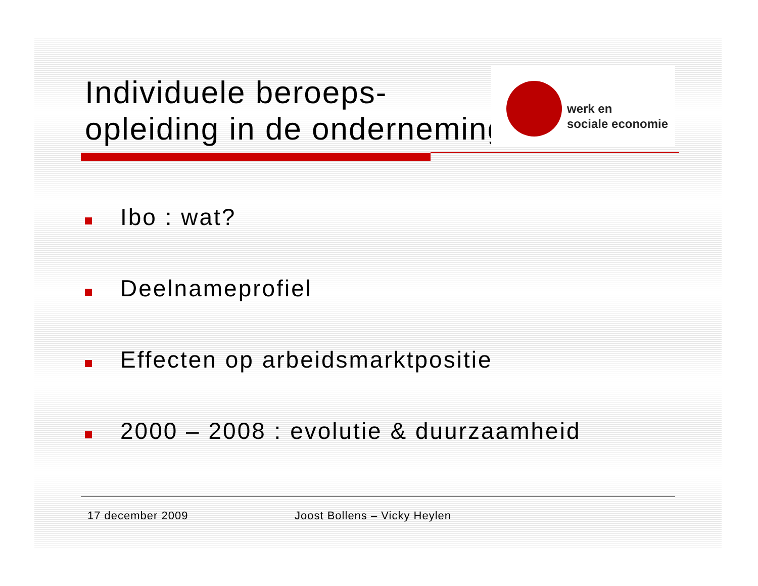Individuele beroeps-
opleiding in de onderneming
werk en
sociale economie
Ibo : wat?
Deelnameprofiel
Effecten op arbeidsmarktpositie
2000 – 2008 : evolutie & duurzaamheid
17 december 2009 Joost Bollens – Vicky Heylen